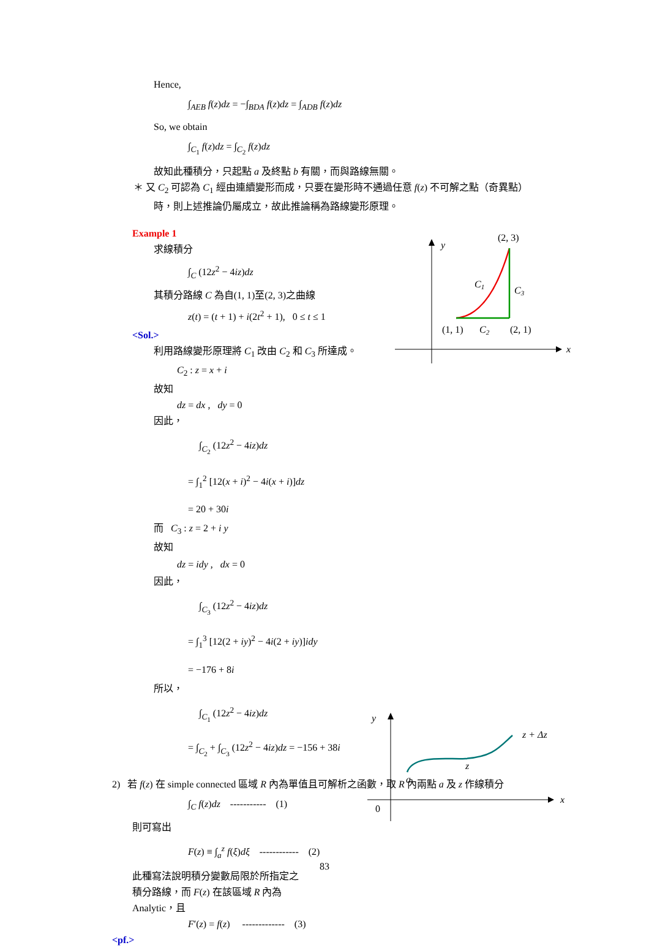Hence,
∫<sub>AEB</sub> f(z)dz = −∫<sub>BDA</sub> f(z)dz = ∫<sub>ADB</sub> f(z)dz
So, we obtain
∫<sub>C<sub>1</sub></sub> f(z)dz = ∫<sub>C<sub>2</sub></sub> f(z)dz
故知此種積分，只起點 a 及終點 b 有關，而與路線無關。
＊ 又 C<sub>2</sub> 可認為 C<sub>1</sub> 經由連續變形而成，只要在變形時不通過任意 f(z) 不可解之點（奇異點）
時，則上述推論仍屬成立，故此推論稱為路線變形原理。
Example 1
求線積分
∫<sub>C</sub> (12z<sup>2</sup> − 4iz)dz
其積分路線 C 為自(1, 1)至(2, 3)之曲線
z(t) = (t + 1) + i(2t<sup>2</sup> + 1), 0 ≤ t ≤ 1
<Sol.>
利用路線變形原理將 C<sub>1</sub> 改由 C<sub>2</sub> 和 C<sub>3</sub> 所達成。
C<sub>2</sub> : z = x + i
故知
dz = dx , dy = 0
因此，
∫<sub>C<sub>2</sub></sub> (12z<sup>2</sup> − 4iz)dz
= ∫<sub>1</sub><sup>2</sup> [12(x + i)<sup>2</sup> − 4i(x + i)]dz
= 20 + 30i
而 C<sub>3</sub> : z = 2 + i y
故知
dz = idy , dx = 0
因此，
∫<sub>C<sub>3</sub></sub> (12z<sup>2</sup> − 4iz)dz
= ∫<sub>1</sub><sup>3</sup> [12(2 + iy)<sup>2</sup> − 4i(2 + iy)]idy
= −176 + 8i
所以，
∫<sub>C<sub>1</sub></sub> (12z<sup>2</sup> − 4iz)dz
= ∫<sub>C<sub>2</sub></sub> + ∫<sub>C<sub>3</sub></sub> (12z<sup>2</sup> − 4iz)dz = −156 + 38i
2) 若 f(z) 在 simple connected 區域 R 內為單值且可解析之函數，取 R 內兩點 a 及 z 作線積分
∫<sub>C</sub> f(z)dz ----------- (1)
則可寫出
F(z) ≡ ∫<sub>a</sub><sup>z</sup> f(ξ)dξ ------------ (2)
此種寫法說明積分變數局限於所指定之
積分路線，而 F(z) 在該區域 R 內為
Analytic，且
F′(z) = f(z) ------------- (3)
<pf.>
y
x
(2, 3)
C1
C3
(1, 1)
C2
(2, 1)
y
x
0
a
z
z + Δz
83